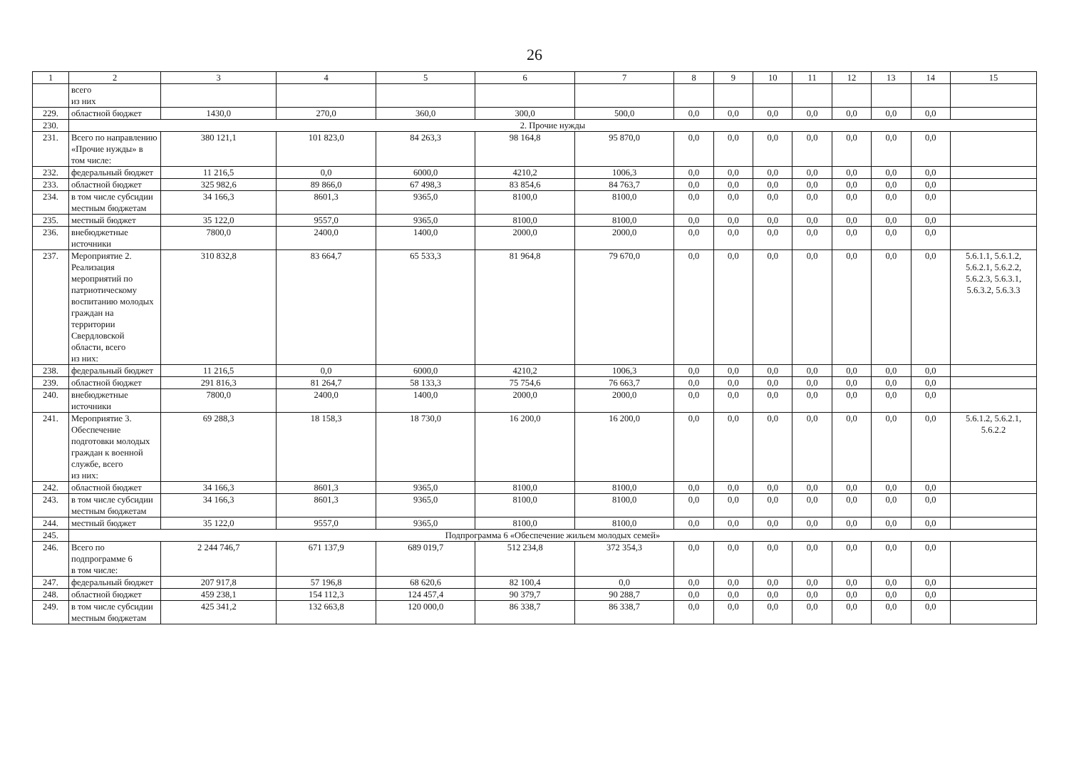26
| 1 | 2 | 3 | 4 | 5 | 6 | 7 | 8 | 9 | 10 | 11 | 12 | 13 | 14 | 15 |
| --- | --- | --- | --- | --- | --- | --- | --- | --- | --- | --- | --- | --- | --- | --- |
| | всего из них | | | | | | | | | | | | | |
| 229. | областной бюджет | 1430,0 | 270,0 | 360,0 | 300,0 | 500,0 | 0,0 | 0,0 | 0,0 | 0,0 | 0,0 | 0,0 | 0,0 | |
| 230. | 2. Прочие нужды | | | | | | | | | | | | | |
| 231. | Всего по направлению «Прочие нужды» в том числе: | 380 121,1 | 101 823,0 | 84 263,3 | 98 164,8 | 95 870,0 | 0,0 | 0,0 | 0,0 | 0,0 | 0,0 | 0,0 | 0,0 | |
| 232. | федеральный бюджет | 11 216,5 | 0,0 | 6000,0 | 4210,2 | 1006,3 | 0,0 | 0,0 | 0,0 | 0,0 | 0,0 | 0,0 | 0,0 | |
| 233. | областной бюджет | 325 982,6 | 89 866,0 | 67 498,3 | 83 854,6 | 84 763,7 | 0,0 | 0,0 | 0,0 | 0,0 | 0,0 | 0,0 | 0,0 | |
| 234. | в том числе субсидии местным бюджетам | 34 166,3 | 8601,3 | 9365,0 | 8100,0 | 8100,0 | 0,0 | 0,0 | 0,0 | 0,0 | 0,0 | 0,0 | 0,0 | |
| 235. | местный бюджет | 35 122,0 | 9557,0 | 9365,0 | 8100,0 | 8100,0 | 0,0 | 0,0 | 0,0 | 0,0 | 0,0 | 0,0 | 0,0 | |
| 236. | внебюджетные источники | 7800,0 | 2400,0 | 1400,0 | 2000,0 | 2000,0 | 0,0 | 0,0 | 0,0 | 0,0 | 0,0 | 0,0 | 0,0 | |
| 237. | Мероприятие 2. Реализация мероприятий по патриотическому воспитанию молодых граждан на территории Свердловской области, всего из них: | 310 832,8 | 83 664,7 | 65 533,3 | 81 964,8 | 79 670,0 | 0,0 | 0,0 | 0,0 | 0,0 | 0,0 | 0,0 | 0,0 | 5.6.1.1, 5.6.1.2, 5.6.2.1, 5.6.2.2, 5.6.2.3, 5.6.3.1, 5.6.3.2, 5.6.3.3 |
| 238. | федеральный бюджет | 11 216,5 | 0,0 | 6000,0 | 4210,2 | 1006,3 | 0,0 | 0,0 | 0,0 | 0,0 | 0,0 | 0,0 | 0,0 | |
| 239. | областной бюджет | 291 816,3 | 81 264,7 | 58 133,3 | 75 754,6 | 76 663,7 | 0,0 | 0,0 | 0,0 | 0,0 | 0,0 | 0,0 | 0,0 | |
| 240. | внебюджетные источники | 7800,0 | 2400,0 | 1400,0 | 2000,0 | 2000,0 | 0,0 | 0,0 | 0,0 | 0,0 | 0,0 | 0,0 | 0,0 | |
| 241. | Мероприятие 3. Обеспечение подготовки молодых граждан к военной службе, всего из них: | 69 288,3 | 18 158,3 | 18 730,0 | 16 200,0 | 16 200,0 | 0,0 | 0,0 | 0,0 | 0,0 | 0,0 | 0,0 | 0,0 | 5.6.1.2, 5.6.2.1, 5.6.2.2 |
| 242. | областной бюджет | 34 166,3 | 8601,3 | 9365,0 | 8100,0 | 8100,0 | 0,0 | 0,0 | 0,0 | 0,0 | 0,0 | 0,0 | 0,0 | |
| 243. | в том числе субсидии местным бюджетам | 34 166,3 | 8601,3 | 9365,0 | 8100,0 | 8100,0 | 0,0 | 0,0 | 0,0 | 0,0 | 0,0 | 0,0 | 0,0 | |
| 244. | местный бюджет | 35 122,0 | 9557,0 | 9365,0 | 8100,0 | 8100,0 | 0,0 | 0,0 | 0,0 | 0,0 | 0,0 | 0,0 | 0,0 | |
| 245. | Подпрограмма 6 «Обеспечение жильем молодых семей» | | | | | | | | | | | | | |
| 246. | Всего по подпрограмме 6 в том числе: | 2 244 746,7 | 671 137,9 | 689 019,7 | 512 234,8 | 372 354,3 | 0,0 | 0,0 | 0,0 | 0,0 | 0,0 | 0,0 | 0,0 | |
| 247. | федеральный бюджет | 207 917,8 | 57 196,8 | 68 620,6 | 82 100,4 | 0,0 | 0,0 | 0,0 | 0,0 | 0,0 | 0,0 | 0,0 | 0,0 | |
| 248. | областной бюджет | 459 238,1 | 154 112,3 | 124 457,4 | 90 379,7 | 90 288,7 | 0,0 | 0,0 | 0,0 | 0,0 | 0,0 | 0,0 | 0,0 | |
| 249. | в том числе субсидии местным бюджетам | 425 341,2 | 132 663,8 | 120 000,0 | 86 338,7 | 86 338,7 | 0,0 | 0,0 | 0,0 | 0,0 | 0,0 | 0,0 | 0,0 | |